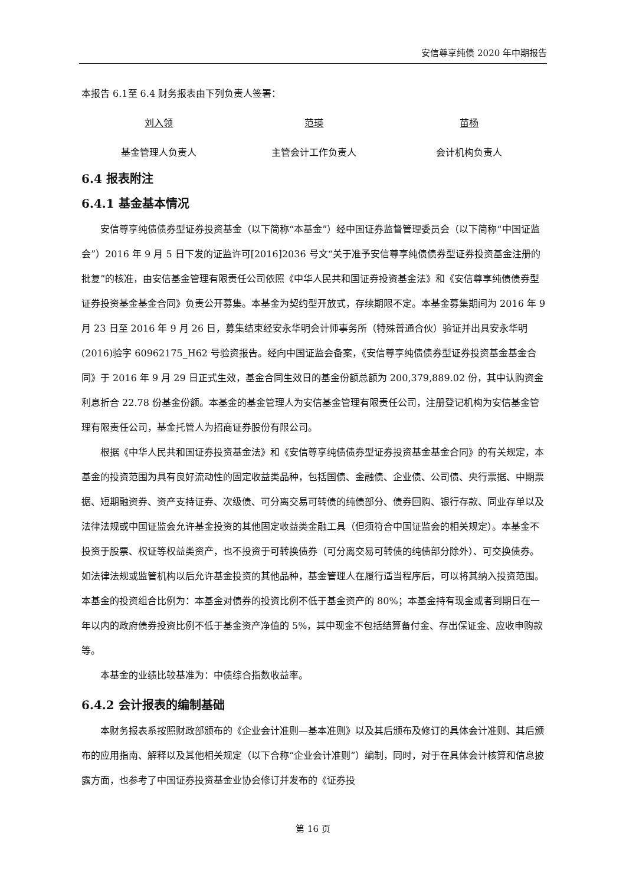安信尊享纯债 2020 年中期报告
本报告 6.1至 6.4 财务报表由下列负责人签署：
刘入领 范瑛 苗杨
基金管理人负责人 主管会计工作负责人 会计机构负责人
6.4 报表附注
6.4.1 基金基本情况
安信尊享纯债债券型证券投资基金（以下简称“本基金”）经中国证券监督管理委员会（以下简称“中国证监会”）2016 年 9 月 5 日下发的证监许可[2016]2036 号文“关于准予安信尊享纯债债券型证券投资基金注册的批复”的核准，由安信基金管理有限责任公司依照《中华人民共和国证券投资基金法》和《安信尊享纯债债券型证券投资基金基金合同》负责公开募集。本基金为契约型开放式，存续期限不定。本基金募集期间为 2016 年 9 月 23 日至 2016 年 9 月 26 日，募集结束经安永华明会计师事务所（特殊普通合伙）验证并出具安永华明(2016)验字 60962175_H62 号验资报告。经向中国证监会备案，《安信尊享纯债债券型证券投资基金基金合同》于 2016 年 9 月 29 日正式生效，基金合同生效日的基金份额总额为 200,379,889.02 份，其中认购资金利息折合 22.78 份基金份额。本基金的基金管理人为安信基金管理有限责任公司，注册登记机构为安信基金管理有限责任公司，基金托管人为招商证券股份有限公司。
根据《中华人民共和国证券投资基金法》和《安信尊享纯债债券型证券投资基金基金合同》的有关规定，本基金的投资范围为具有良好流动性的固定收益类品种，包括国债、金融债、企业债、公司债、央行票据、中期票据、短期融资券、资产支持证券、次级债、可分离交易可转债的纯债部分、债券回购、银行存款、同业存单以及法律法规或中国证监会允许基金投资的其他固定收益类金融工具（但须符合中国证监会的相关规定）。本基金不投资于股票、权证等权益类资产，也不投资于可转换债券（可分离交易可转债的纯债部分除外）、可交换债券。如法律法规或监管机构以后允许基金投资的其他品种，基金管理人在履行适当程序后，可以将其纳入投资范围。本基金的投资组合比例为：本基金对债券的投资比例不低于基金资产的 80%；本基金持有现金或者到期日在一年以内的政府债券投资比例不低于基金资产净值的 5%，其中现金不包括结算备付金、存出保证金、应收申购款等。
本基金的业绩比较基准为：中债综合指数收益率。
6.4.2 会计报表的编制基础
本财务报表系按照财政部颁布的《企业会计准则—基本准则》以及其后颁布及修订的具体会计准则、其后颁布的应用指南、解释以及其他相关规定（以下合称“企业会计准则”）编制，同时，对于在具体会计核算和信息披露方面，也参考了中国证券投资基金业协会修订并发布的《证券投
第 16 页